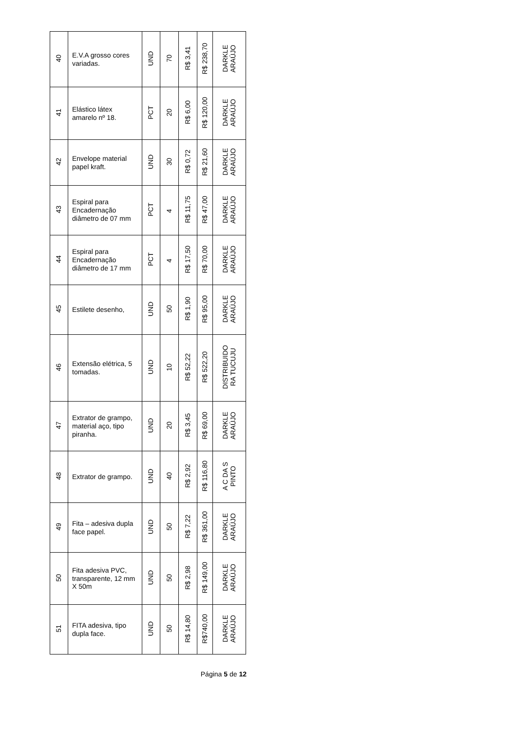| 40 | E.V.A grosso cores variadas. | UND | 70 | R$ 3,41 | R$ 238,70 | DARKLE ARAÚJO |
| 41 | Elástico látex amarelo nº 18. | PCT | 20 | R$ 6,00 | R$ 120,00 | DARKLE ARAÚJO |
| 42 | Envelope material papel kraft. | UND | 30 | R$ 0,72 | R$ 21,60 | DARKLE ARAÚJO |
| 43 | Espiral para Encadernação diâmetro de 07 mm | PCT | 4 | R$ 11,75 | R$ 47,00 | DARKLE ARAÚJO |
| 44 | Espiral para Encadernação diâmetro de 17 mm | PCT | 4 | R$ 17,50 | R$ 70,00 | DARKLE ARAÚJO |
| 45 | Estilete desenho, | UND | 50 | R$ 1,90 | R$ 95,00 | DARKLE ARAÚJO |
| 46 | Extensão elétrica, 5 tomadas. | UND | 10 | R$ 52,22 | R$ 522,20 | DISTRIBUIDO RA TUCUJU |
| 47 | Extrator de grampo, material aço, tipo piranha. | UND | 20 | R$ 3,45 | R$ 69,00 | DARKLE ARAÚJO |
| 48 | Extrator de grampo. | UND | 40 | R$ 2,92 | R$ 116,80 | A C DA S PINTO |
| 49 | Fita – adesiva dupla face papel. | UND | 50 | R$ 7,22 | R$ 361,00 | DARKLE ARAÚJO |
| 50 | Fita adesiva PVC, transparente, 12 mm X 50m | UND | 50 | R$ 2,98 | R$ 149,00 | DARKLE ARAÚJO |
| 51 | FITA adesiva, tipo dupla face. | UND | 50 | R$ 14,80 | R$740,00 | DARKLE ARAÚJO |
Página 5 de 12